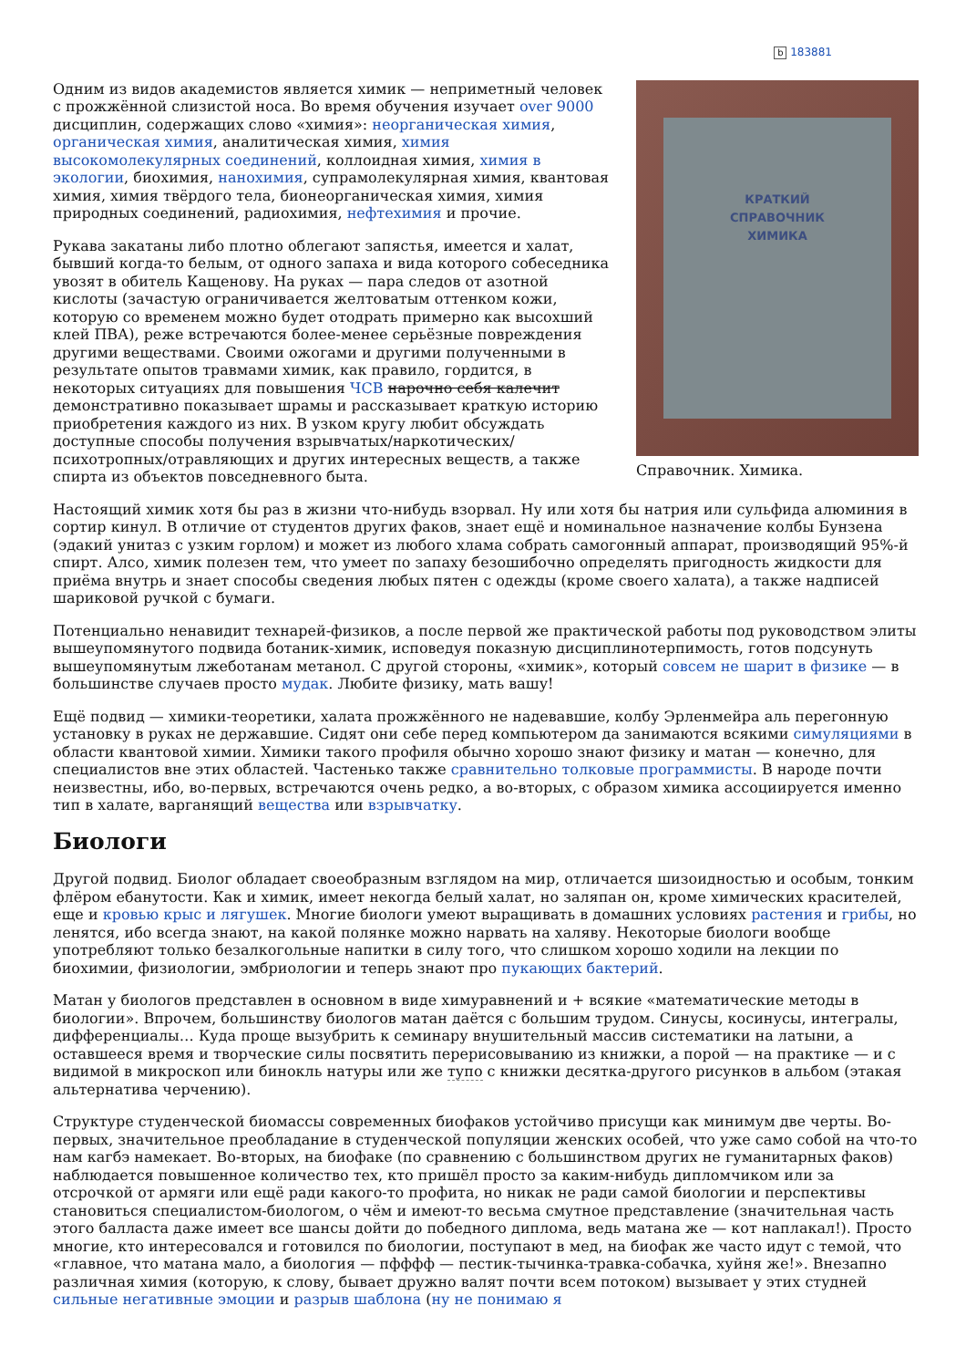b 183881
КРАТКИЙ
СПРАВОЧНИК
ХИМИКА
Справочник. Химика.
Одним из видов академистов является химик — неприметный человек с прожжённой слизистой носа. Во время обучения изучает over 9000 дисциплин, содержащих слово «химия»: неорганическая химия, органическая химия, аналитическая химия, химия высокомолекулярных соединений, коллоидная химия, химия в экологии, биохимия, нанохимия, супрамолекулярная химия, квантовая химия, химия твёрдого тела, бионеорганическая химия, химия природных соединений, радиохимия, нефтехимия и прочие.
Рукава закатаны либо плотно облегают запястья, имеется и халат, бывший когда-то белым, от одного запаха и вида которого собеседника увозят в обитель Кащенову. На руках — пара следов от азотной кислоты (зачастую ограничивается желтоватым оттенком кожи, которую со временем можно будет отодрать примерно как высохший клей ПВА), реже встречаются более-менее серьёзные повреждения другими веществами. Своими ожогами и другими полученными в результате опытов травмами химик, как правило, гордится, в некоторых ситуациях для повышения ЧСВ нарочно себя калечит демонстративно показывает шрамы и рассказывает краткую историю приобретения каждого из них. В узком кругу любит обсуждать доступные способы получения взрывчатых/наркотических/психотропных/отравляющих и других интересных веществ, а также спирта из объектов повседневного быта.
Настоящий химик хотя бы раз в жизни что-нибудь взорвал. Ну или хотя бы натрия или сульфида алюминия в сортир кинул. В отличие от студентов других факов, знает ещё и номинальное назначение колбы Бунзена (эдакий унитаз с узким горлом) и может из любого хлама собрать самогонный аппарат, производящий 95%-й спирт. Алсо, химик полезен тем, что умеет по запаху безошибочно определять пригодность жидкости для приёма внутрь и знает способы сведения любых пятен с одежды (кроме своего халата), а также надписей шариковой ручкой с бумаги.
Потенциально ненавидит технарей-физиков, а после первой же практической работы под руководством элиты вышеупомянутого подвида ботаник-химик, исповедуя показную дисциплинотерпимость, готов подсунуть вышеупомянутым лжеботанам метанол. С другой стороны, «химик», который совсем не шарит в физике — в большинстве случаев просто мудак. Любите физику, мать вашу!
Ещё подвид — химики-теоретики, халата прожжённого не надевавшие, колбу Эрленмейра аль перегонную установку в руках не державшие. Сидят они себе перед компьютером да занимаются всякими симуляциями в области квантовой химии. Химики такого профиля обычно хорошо знают физику и матан — конечно, для специалистов вне этих областей. Частенько также сравнительно толковые программисты. В народе почти неизвестны, ибо, во-первых, встречаются очень редко, а во-вторых, с образом химика ассоциируется именно тип в халате, варганящий вещества или взрывчатку.
Биологи
Другой подвид. Биолог обладает своеобразным взглядом на мир, отличается шизоидностью и особым, тонким флёром ебанутости. Как и химик, имеет некогда белый халат, но заляпан он, кроме химических красителей, еще и кровью крыс и лягушек. Многие биологи умеют выращивать в домашних условиях растения и грибы, но ленятся, ибо всегда знают, на какой полянке можно нарвать на халяву. Некоторые биологи вообще употребляют только безалкогольные напитки в силу того, что слишком хорошо ходили на лекции по биохимии, физиологии, эмбриологии и теперь знают про пукающих бактерий.
Матан у биологов представлен в основном в виде химуравнений и + всякие «математические методы в биологии». Впрочем, большинству биологов матан даётся с большим трудом. Синусы, косинусы, интегралы, дифференциалы… Куда проще вызубрить к семинару внушительный массив систематики на латыни, а оставшееся время и творческие силы посвятить перерисовыванию из книжки, а порой — на практике — и с видимой в микроскоп или бинокль натуры или же тупо с книжки десятка-другого рисунков в альбом (этакая альтернатива черчению).
Структуре студенческой биомассы современных биофаков устойчиво присущи как минимум две черты. Во-первых, значительное преобладание в студенческой популяции женских особей, что уже само собой на что-то нам кагбэ намекает. Во-вторых, на биофаке (по сравнению с большинством других не гуманитарных факов) наблюдается повышенное количество тех, кто пришёл просто за каким-нибудь дипломчиком или за отсрочкой от армяги или ещё ради какого-то профита, но никак не ради самой биологии и перспективы становиться специалистом-биологом, о чём и имеют-то весьма смутное представление (значительная часть этого балласта даже имеет все шансы дойти до победного диплома, ведь матана же — кот наплакал!). Просто многие, кто интересовался и готовился по биологии, поступают в мед, на биофак же часто идут с темой, что «главное, что матана мало, а биология — пфффф — пестик-тычинка-травка-собачка, хуйня же!». Внезапно различная химия (которую, к слову, бывает дружно валят почти всем потоком) вызывает у этих студней сильные негативные эмоции и разрыв шаблона (ну не понимаю я